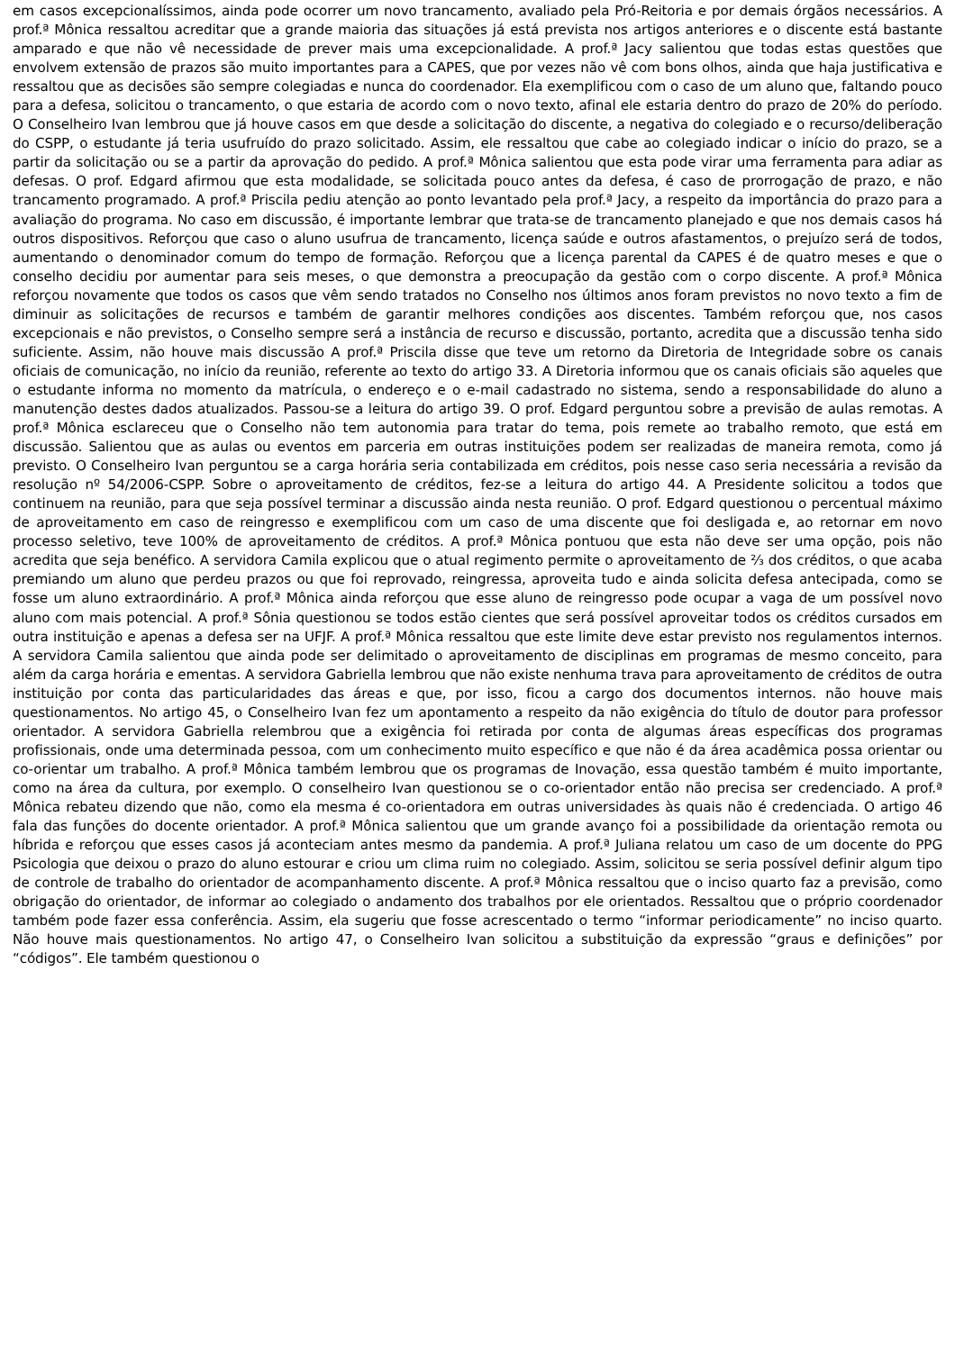em casos excepcionalíssimos, ainda pode ocorrer um novo trancamento, avaliado pela Pró-Reitoria e por demais órgãos necessários. A prof.ª Mônica ressaltou acreditar que a grande maioria das situações já está prevista nos artigos anteriores e o discente está bastante amparado e que não vê necessidade de prever mais uma excepcionalidade. A prof.ª Jacy salientou que todas estas questões que envolvem extensão de prazos são muito importantes para a CAPES, que por vezes não vê com bons olhos, ainda que haja justificativa e ressaltou que as decisões são sempre colegiadas e nunca do coordenador. Ela exemplificou com o caso de um aluno que, faltando pouco para a defesa, solicitou o trancamento, o que estaria de acordo com o novo texto, afinal ele estaria dentro do prazo de 20% do período. O Conselheiro Ivan lembrou que já houve casos em que desde a solicitação do discente, a negativa do colegiado e o recurso/deliberação do CSPP, o estudante já teria usufruído do prazo solicitado. Assim, ele ressaltou que cabe ao colegiado indicar o início do prazo, se a partir da solicitação ou se a partir da aprovação do pedido. A prof.ª Mônica salientou que esta pode virar uma ferramenta para adiar as defesas. O prof. Edgard afirmou que esta modalidade, se solicitada pouco antes da defesa, é caso de prorrogação de prazo, e não trancamento programado. A prof.ª Priscila pediu atenção ao ponto levantado pela prof.ª Jacy, a respeito da importância do prazo para a avaliação do programa. No caso em discussão, é importante lembrar que trata-se de trancamento planejado e que nos demais casos há outros dispositivos. Reforçou que caso o aluno usufrua de trancamento, licença saúde e outros afastamentos, o prejuízo será de todos, aumentando o denominador comum do tempo de formação. Reforçou que a licença parental da CAPES é de quatro meses e que o conselho decidiu por aumentar para seis meses, o que demonstra a preocupação da gestão com o corpo discente. A prof.ª Mônica reforçou novamente que todos os casos que vêm sendo tratados no Conselho nos últimos anos foram previstos no novo texto a fim de diminuir as solicitações de recursos e também de garantir melhores condições aos discentes. Também reforçou que, nos casos excepcionais e não previstos, o Conselho sempre será a instância de recurso e discussão, portanto, acredita que a discussão tenha sido suficiente. Assim, não houve mais discussão A prof.ª Priscila disse que teve um retorno da Diretoria de Integridade sobre os canais oficiais de comunicação, no início da reunião, referente ao texto do artigo 33. A Diretoria informou que os canais oficiais são aqueles que o estudante informa no momento da matrícula, o endereço e o e-mail cadastrado no sistema, sendo a responsabilidade do aluno a manutenção destes dados atualizados. Passou-se a leitura do artigo 39. O prof. Edgard perguntou sobre a previsão de aulas remotas. A prof.ª Mônica esclareceu que o Conselho não tem autonomia para tratar do tema, pois remete ao trabalho remoto, que está em discussão. Salientou que as aulas ou eventos em parceria em outras instituições podem ser realizadas de maneira remota, como já previsto. O Conselheiro Ivan perguntou se a carga horária seria contabilizada em créditos, pois nesse caso seria necessária a revisão da resolução nº 54/2006-CSPP. Sobre o aproveitamento de créditos, fez-se a leitura do artigo 44. A Presidente solicitou a todos que continuem na reunião, para que seja possível terminar a discussão ainda nesta reunião. O prof. Edgard questionou o percentual máximo de aproveitamento em caso de reingresso e exemplificou com um caso de uma discente que foi desligada e, ao retornar em novo processo seletivo, teve 100% de aproveitamento de créditos. A prof.ª Mônica pontuou que esta não deve ser uma opção, pois não acredita que seja benéfico. A servidora Camila explicou que o atual regimento permite o aproveitamento de ⅔ dos créditos, o que acaba premiando um aluno que perdeu prazos ou que foi reprovado, reingressa, aproveita tudo e ainda solicita defesa antecipada, como se fosse um aluno extraordinário. A prof.ª Mônica ainda reforçou que esse aluno de reingresso pode ocupar a vaga de um possível novo aluno com mais potencial. A prof.ª Sônia questionou se todos estão cientes que será possível aproveitar todos os créditos cursados em outra instituição e apenas a defesa ser na UFJF. A prof.ª Mônica ressaltou que este limite deve estar previsto nos regulamentos internos. A servidora Camila salientou que ainda pode ser delimitado o aproveitamento de disciplinas em programas de mesmo conceito, para além da carga horária e ementas. A servidora Gabriella lembrou que não existe nenhuma trava para aproveitamento de créditos de outra instituição por conta das particularidades das áreas e que, por isso, ficou a cargo dos documentos internos. não houve mais questionamentos. No artigo 45, o Conselheiro Ivan fez um apontamento a respeito da não exigência do título de doutor para professor orientador. A servidora Gabriella relembrou que a exigência foi retirada por conta de algumas áreas específicas dos programas profissionais, onde uma determinada pessoa, com um conhecimento muito específico e que não é da área acadêmica possa orientar ou co-orientar um trabalho. A prof.ª Mônica também lembrou que os programas de Inovação, essa questão também é muito importante, como na área da cultura, por exemplo. O conselheiro Ivan questionou se o co-orientador então não precisa ser credenciado. A prof.ª Mônica rebateu dizendo que não, como ela mesma é co-orientadora em outras universidades às quais não é credenciada. O artigo 46 fala das funções do docente orientador. A prof.ª Mônica salientou que um grande avanço foi a possibilidade da orientação remota ou híbrida e reforçou que esses casos já aconteciam antes mesmo da pandemia. A prof.ª Juliana relatou um caso de um docente do PPG Psicologia que deixou o prazo do aluno estourar e criou um clima ruim no colegiado. Assim, solicitou se seria possível definir algum tipo de controle de trabalho do orientador de acompanhamento discente. A prof.ª Mônica ressaltou que o inciso quarto faz a previsão, como obrigação do orientador, de informar ao colegiado o andamento dos trabalhos por ele orientados. Ressaltou que o próprio coordenador também pode fazer essa conferência. Assim, ela sugeriu que fosse acrescentado o termo “informar periodicamente” no inciso quarto. Não houve mais questionamentos. No artigo 47, o Conselheiro Ivan solicitou a substituição da expressão “graus e definições” por “códigos”. Ele também questionou o